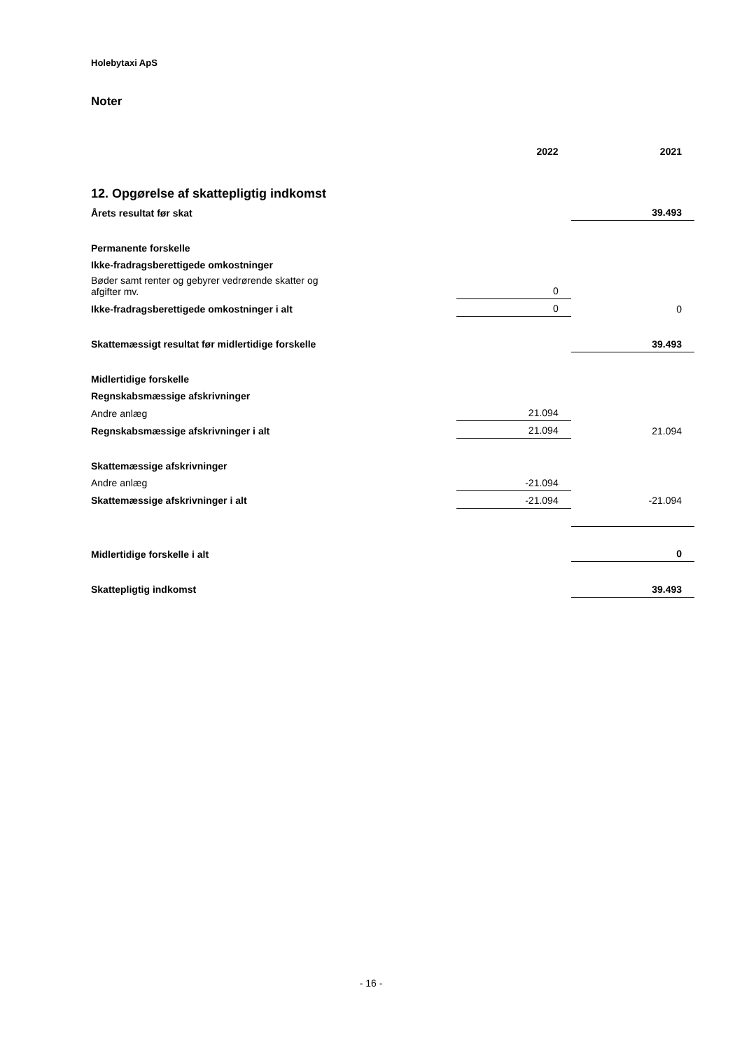Holebytaxi ApS
Noter
| | 2022 | 2021 |
| --- | --- | --- |
| 12. Opgørelse af skattepligtig indkomst | | |
| Årets resultat før skat | | 39.493 |
| Permanente forskelle | | |
| Ikke-fradragsberettigede omkostninger | | |
| Bøder samt renter og gebyrer vedrørende skatter og afgifter mv. | 0 | |
| Ikke-fradragsberettigede omkostninger i alt | 0 | 0 |
| Skattemæssigt resultat før midlertidige forskelle | | 39.493 |
| Midlertidige forskelle | | |
| Regnskabsmæssige afskrivninger | | |
| Andre anlæg | 21.094 | |
| Regnskabsmæssige afskrivninger i alt | 21.094 | 21.094 |
| Skattemæssige afskrivninger | | |
| Andre anlæg | -21.094 | |
| Skattemæssige afskrivninger i alt | -21.094 | -21.094 |
| Midlertidige forskelle i alt | | 0 |
| Skattepligtig indkomst | | 39.493 |
- 16 -